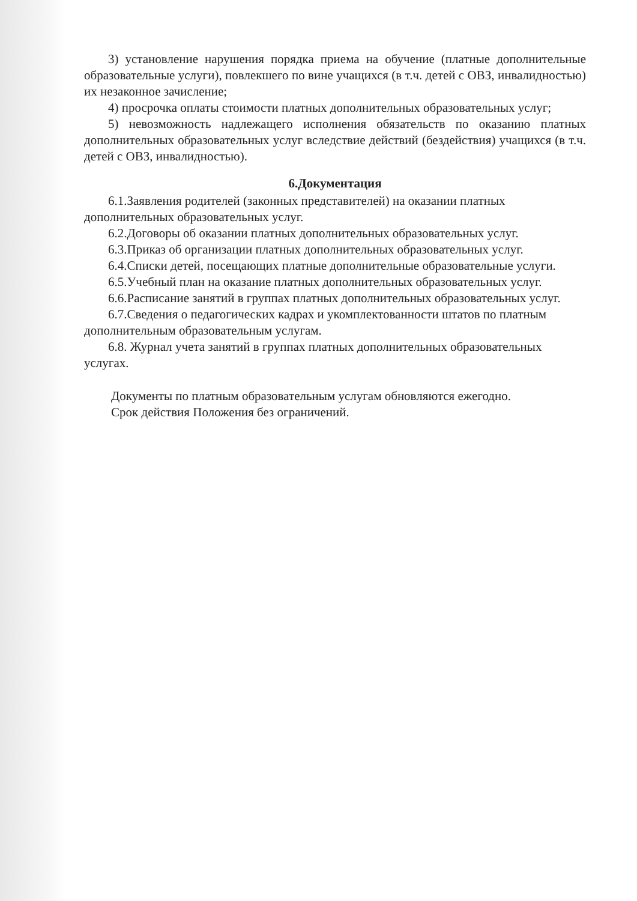3) установление нарушения порядка приема на обучение (платные дополнительные образовательные услуги), повлекшего по вине учащихся (в т.ч. детей с ОВЗ, инвалидностью) их незаконное зачисление;
4) просрочка оплаты стоимости платных дополнительных образовательных услуг;
5) невозможность надлежащего исполнения обязательств по оказанию платных дополнительных образовательных услуг вследствие действий (бездействия) учащихся (в т.ч. детей с ОВЗ, инвалидностью).
6.Документация
6.1.Заявления родителей (законных представителей) на оказании платных дополнительных образовательных услуг.
6.2.Договоры об оказании платных дополнительных образовательных услуг.
6.3.Приказ об организации платных дополнительных образовательных услуг.
6.4.Списки детей, посещающих платные дополнительные образовательные услуги.
6.5.Учебный план на оказание платных дополнительных образовательных услуг.
6.6.Расписание занятий в группах платных дополнительных образовательных услуг.
6.7.Сведения о педагогических кадрах и укомплектованности штатов по платным дополнительным образовательным услугам.
6.8. Журнал учета занятий в группах платных дополнительных образовательных услугах.
Документы по платным образовательным услугам обновляются ежегодно.
Срок действия Положения без ограничений.